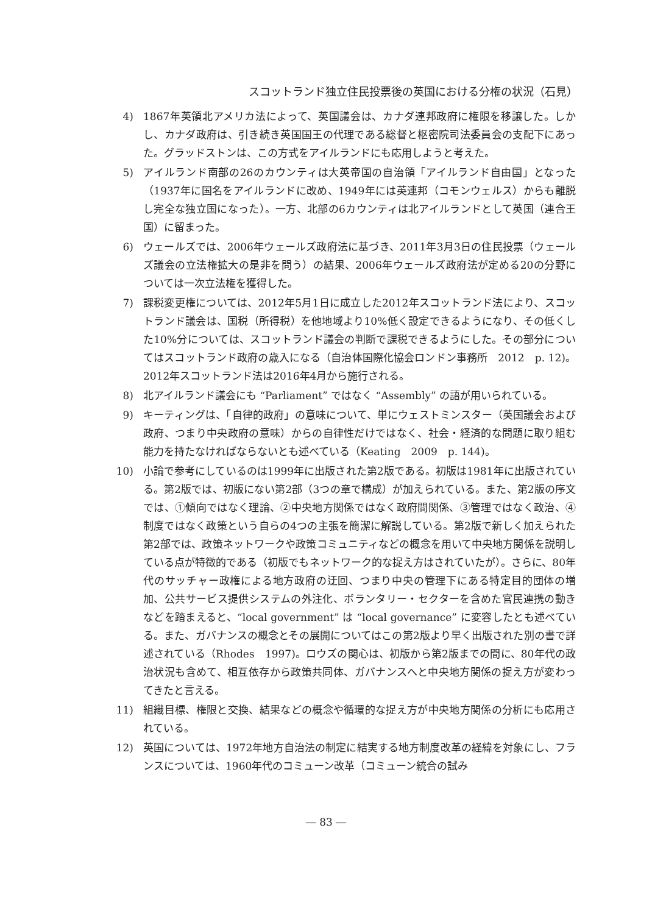スコットランド独立住民投票後の英国における分権の状況（石見）
4) 1867年英領北アメリカ法によって、英国議会は、カナダ連邦政府に権限を移譲した。しかし、カナダ政府は、引き続き英国国王の代理である総督と枢密院司法委員会の支配下にあった。グラッドストンは、この方式をアイルランドにも応用しようと考えた。
5) アイルランド南部の26のカウンティは大英帝国の自治領「アイルランド自由国」となった（1937年に国名をアイルランドに改め、1949年には英連邦（コモンウェルス）からも離脱し完全な独立国になった）。一方、北部の6カウンティは北アイルランドとして英国（連合王国）に留まった。
6) ウェールズでは、2006年ウェールズ政府法に基づき、2011年3月3日の住民投票（ウェールズ議会の立法権拡大の是非を問う）の結果、2006年ウェールズ政府法が定める20の分野については一次立法権を獲得した。
7) 課税変更権については、2012年5月1日に成立した2012年スコットランド法により、スコットランド議会は、国税（所得税）を他地域より10%低く設定できるようになり、その低くした10%分については、スコットランド議会の判断で課税できるようにした。その部分についてはスコットランド政府の歳入になる（自治体国際化協会ロンドン事務所　2012　p. 12)。2012年スコットランド法は2016年4月から施行される。
8) 北アイルランド議会にも “Parliament” ではなく “Assembly” の語が用いられている。
9) キーティングは、「自律的政府」の意味について、単にウェストミンスター（英国議会および政府、つまり中央政府の意味）からの自律性だけではなく、社会・経済的な問題に取り組む能力を持たなければならないとも述べている（Keating　2009　p. 144)。
10) 小論で参考にしているのは1999年に出版された第2版である。初版は1981年に出版されている。第2版では、初版にない第2部（3つの章で構成）が加えられている。また、第2版の序文では、①傾向ではなく理論、②中央地方関係ではなく政府間関係、③管理ではなく政治、④制度ではなく政策という自らの4つの主張を簡潔に解説している。第2版で新しく加えられた第2部では、政策ネットワークや政策コミュニティなどの概念を用いて中央地方関係を説明している点が特徴的である（初版でもネットワーク的な捉え方はされていたが）。さらに、80年代のサッチャー政権による地方政府の迂回、つまり中央の管理下にある特定目的団体の増加、公共サービス提供システムの外注化、ボランタリー・セクターを含めた官民連携の動きなどを踏まえると、“local government” は “local governance” に変容したとも述べている。また、ガバナンスの概念とその展開についてはこの第2版より早く出版された別の書で詳述されている（Rhodes　1997)。ロウズの関心は、初版から第2版までの間に、80年代の政治状況も含めて、相互依存から政策共同体、ガバナンスへと中央地方関係の捉え方が変わってきたと言える。
11) 組織目標、権限と交換、結果などの概念や循環的な捉え方が中央地方関係の分析にも応用されている。
12) 英国については、1972年地方自治法の制定に結実する地方制度改革の経緯を対象にし、フランスについては、1960年代のコミューン改革（コミューン統合の試み
― 83 ―